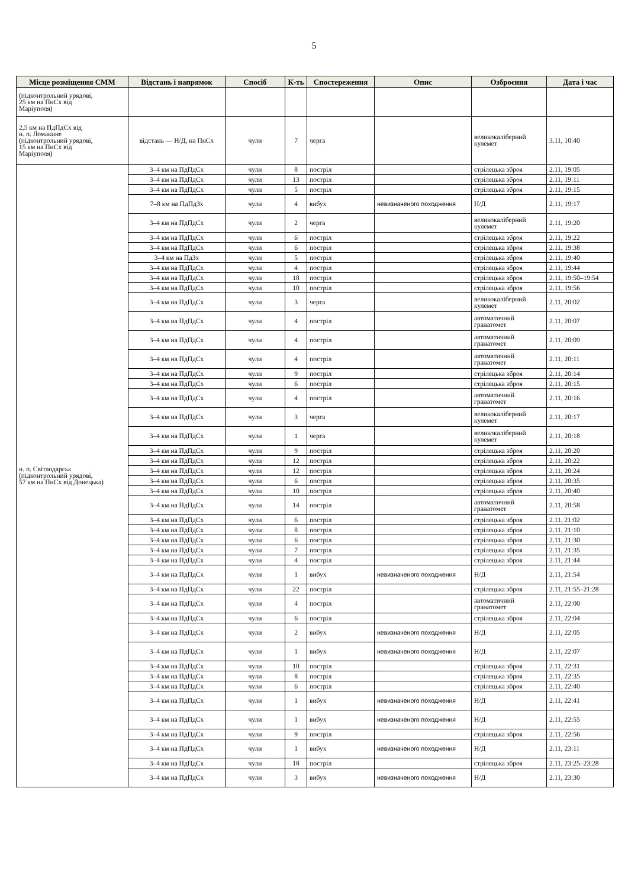5
| Місце розміщення СММ | Відстань і напрямок | Спосіб | К-ть | Спостереження | Опис | Озброєння | Дата і час |
| --- | --- | --- | --- | --- | --- | --- | --- |
| (підконтрольний урядові, 25 км на ПнСх від Маріуполя) | | | | | | | |
| 2,5 км на ПдПдСх від н. п. Ломакине (підконтрольний урядові, 15 км на ПнСх від Маріуполя) | відстань — Н/Д, на ПнСх | чули | 7 | черга | | великокаліберний кулемет | 3.11, 10:40 |
| н. п. Світлодарськ (підконтрольний урядові, 57 км на ПнСх від Донецька) | 3–4 км на ПдПдСх | чули | 8 | постріл | | стрілецька зброя | 2.11, 19:05 |
| | 3–4 км на ПдПдСх | чули | 13 | постріл | | стрілецька зброя | 2.11, 19:11 |
| | 3–4 км на ПдПдСх | чули | 5 | постріл | | стрілецька зброя | 2.11, 19:15 |
| | 7–8 км на ПдПдЗх | чули | 4 | вибух | невизначеного походження | Н/Д | 2.11, 19:17 |
| | 3–4 км на ПдПдСх | чули | 2 | черга | | великокаліберний кулемет | 2.11, 19:20 |
| | 3–4 км на ПдПдСх | чули | 6 | постріл | | стрілецька зброя | 2.11, 19:22 |
| | 3–4 км на ПдПдСх | чули | 6 | постріл | | стрілецька зброя | 2.11, 19:38 |
| | 3–4 км на ПдЗх | чули | 5 | постріл | | стрілецька зброя | 2.11, 19:40 |
| | 3–4 км на ПдПдСх | чули | 4 | постріл | | стрілецька зброя | 2.11, 19:44 |
| | 3–4 км на ПдПдСх | чули | 18 | постріл | | стрілецька зброя | 2.11, 19:50–19:54 |
| | 3–4 км на ПдПдСх | чули | 10 | постріл | | стрілецька зброя | 2.11, 19:56 |
| | 3–4 км на ПдПдСх | чули | 3 | черга | | великокаліберний кулемет | 2.11, 20:02 |
| | 3–4 км на ПдПдСх | чули | 4 | постріл | | автоматичний гранатомет | 2.11, 20:07 |
| | 3–4 км на ПдПдСх | чули | 4 | постріл | | автоматичний гранатомет | 2.11, 20:09 |
| | 3–4 км на ПдПдСх | чули | 4 | постріл | | автоматичний гранатомет | 2.11, 20:11 |
| | 3–4 км на ПдПдСх | чули | 9 | постріл | | стрілецька зброя | 2.11, 20:14 |
| | 3–4 км на ПдПдСх | чули | 6 | постріл | | стрілецька зброя | 2.11, 20:15 |
| | 3–4 км на ПдПдСх | чули | 4 | постріл | | автоматичний гранатомет | 2.11, 20:16 |
| | 3–4 км на ПдПдСх | чули | 3 | черга | | великокаліберний кулемет | 2.11, 20:17 |
| | 3–4 км на ПдПдСх | чули | 1 | черга | | великокаліберний кулемет | 2.11, 20:18 |
| | 3–4 км на ПдПдСх | чули | 9 | постріл | | стрілецька зброя | 2.11, 20:20 |
| | 3–4 км на ПдПдСх | чули | 12 | постріл | | стрілецька зброя | 2.11, 20:22 |
| | 3–4 км на ПдПдСх | чули | 12 | постріл | | стрілецька зброя | 2.11, 20:24 |
| | 3–4 км на ПдПдСх | чули | 6 | постріл | | стрілецька зброя | 2.11, 20:35 |
| | 3–4 км на ПдПдСх | чули | 10 | постріл | | стрілецька зброя | 2.11, 20:40 |
| | 3–4 км на ПдПдСх | чули | 14 | постріл | | автоматичний гранатомет | 2.11, 20:58 |
| | 3–4 км на ПдПдСх | чули | 6 | постріл | | стрілецька зброя | 2.11, 21:02 |
| | 3–4 км на ПдПдСх | чули | 8 | постріл | | стрілецька зброя | 2.11, 21:10 |
| | 3–4 км на ПдПдСх | чули | 6 | постріл | | стрілецька зброя | 2.11, 21:30 |
| | 3–4 км на ПдПдСх | чули | 7 | постріл | | стрілецька зброя | 2.11, 21:35 |
| | 3–4 км на ПдПдСх | чули | 4 | постріл | | стрілецька зброя | 2.11, 21:44 |
| | 3–4 км на ПдПдСх | чули | 1 | вибух | невизначеного походження | Н/Д | 2.11, 21:54 |
| | 3–4 км на ПдПдСх | чули | 22 | постріл | | стрілецька зброя | 2.11, 21:55–21:28 |
| | 3–4 км на ПдПдСх | чули | 4 | постріл | | автоматичний гранатомет | 2.11, 22:00 |
| | 3–4 км на ПдПдСх | чули | 6 | постріл | | стрілецька зброя | 2.11, 22:04 |
| | 3–4 км на ПдПдСх | чули | 2 | вибух | невизначеного походження | Н/Д | 2.11, 22:05 |
| | 3–4 км на ПдПдСх | чули | 1 | вибух | невизначеного походження | Н/Д | 2.11, 22:07 |
| | 3–4 км на ПдПдСх | чули | 10 | постріл | | стрілецька зброя | 2.11, 22:31 |
| | 3–4 км на ПдПдСх | чули | 8 | постріл | | стрілецька зброя | 2.11, 22:35 |
| | 3–4 км на ПдПдСх | чули | 6 | постріл | | стрілецька зброя | 2.11, 22:40 |
| | 3–4 км на ПдПдСх | чули | 1 | вибух | невизначеного походження | Н/Д | 2.11, 22:41 |
| | 3–4 км на ПдПдСх | чули | 1 | вибух | невизначеного походження | Н/Д | 2.11, 22:55 |
| | 3–4 км на ПдПдСх | чули | 9 | постріл | | стрілецька зброя | 2.11, 22:56 |
| | 3–4 км на ПдПдСх | чули | 1 | вибух | невизначеного походження | Н/Д | 2.11, 23:11 |
| | 3–4 км на ПдПдСх | чули | 18 | постріл | | стрілецька зброя | 2.11, 23:25–23:28 |
| | 3–4 км на ПдПдСх | чули | 3 | вибух | невизначеного походження | Н/Д | 2.11, 23:30 |